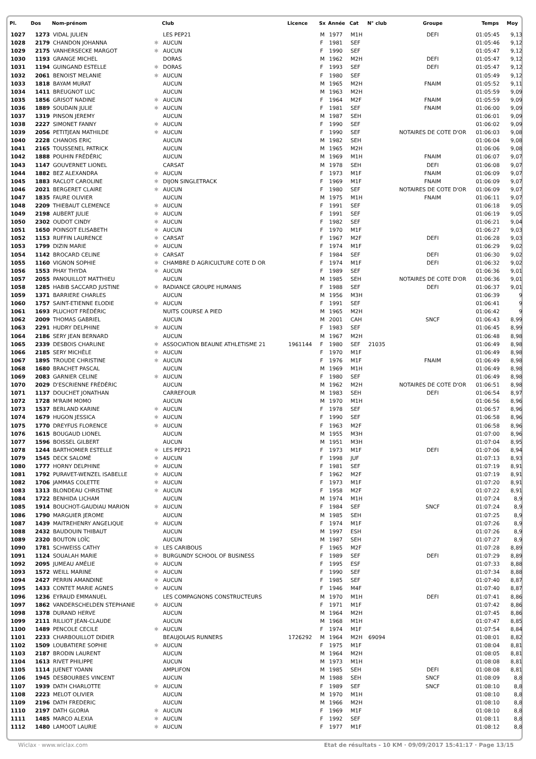| Pl. | Dos | Nom-prénom | | Club | Licence | Sx | Année | Cat | N° club | Groupe | Temps | Moy |
| --- | --- | --- | --- | --- | --- | --- | --- | --- | --- | --- | --- | --- |
| 1027 | 1273 | VIDAL JULIEN | | LES PEP21 | | M | 1977 | M1H | | DEFI | 01:05:45 | 9,13 |
| 1028 | 2179 | CHANDON JOHANNA | ✱ | AUCUN | | F | 1981 | SEF | | | 01:05:46 | 9,12 |
| 1029 | 2175 | VANHERSECKE MARGOT | ✱ | AUCUN | | F | 1990 | SEF | | | 01:05:47 | 9,12 |
| 1030 | 1193 | GRANGE MICHEL | | DORAS | | M | 1962 | M2H | | DEFI | 01:05:47 | 9,12 |
| 1031 | 1194 | GUINGAND ESTELLE | ✱ | DORAS | | F | 1993 | SEF | | DEFI | 01:05:47 | 9,12 |
| 1032 | 2061 | BENOIST MELANIE | ✱ | AUCUN | | F | 1980 | SEF | | | 01:05:49 | 9,12 |
| 1033 | 1818 | BAYAM MURAT | | AUCUN | | M | 1965 | M2H | | FNAIM | 01:05:52 | 9,11 |
| 1034 | 1411 | BREUGNOT LUC | | AUCUN | | M | 1963 | M2H | | | 01:05:59 | 9,09 |
| 1035 | 1856 | GRISOT NADINE | ✱ | AUCUN | | F | 1964 | M2F | | FNAIM | 01:05:59 | 9,09 |
| 1036 | 1889 | SOUDAIN JULIE | ✱ | AUCUN | | F | 1981 | SEF | | FNAIM | 01:06:00 | 9,09 |
| 1037 | 1319 | PINSON JEREMY | | AUCUN | | M | 1987 | SEH | | | 01:06:01 | 9,09 |
| 1038 | 2227 | SIMONET FANNY | ✱ | AUCUN | | F | 1990 | SEF | | | 01:06:02 | 9,09 |
| 1039 | 2056 | PETITJEAN MATHILDE | ✱ | AUCUN | | F | 1990 | SEF | | NOTAIRES DE COTE D'OR | 01:06:03 | 9,08 |
| 1040 | 2228 | CHANOIS ERIC | | AUCUN | | M | 1982 | SEH | | | 01:06:04 | 9,08 |
| 1041 | 2165 | TOUSSENEL PATRICK | | AUCUN | | M | 1965 | M2H | | | 01:06:06 | 9,08 |
| 1042 | 1888 | POUHIN FRÉDÉRIC | | AUCUN | | M | 1969 | M1H | | FNAIM | 01:06:07 | 9,07 |
| 1043 | 1147 | GOUVERNET LIONEL | | CARSAT | | M | 1978 | SEH | | DEFI | 01:06:08 | 9,07 |
| 1044 | 1882 | BEZ ALEXANDRA | ✱ | AUCUN | | F | 1973 | M1F | | FNAIM | 01:06:09 | 9,07 |
| 1045 | 1883 | RACLOT CAROLINE | ✱ | DIJON SINGLETRACK | | F | 1969 | M1F | | FNAIM | 01:06:09 | 9,07 |
| 1046 | 2021 | BERGERET CLAIRE | ✱ | AUCUN | | F | 1980 | SEF | | NOTAIRES DE COTE D'OR | 01:06:09 | 9,07 |
| 1047 | 1835 | FAURE OLIVIER | | AUCUN | | M | 1975 | M1H | | FNAIM | 01:06:11 | 9,07 |
| 1048 | 2209 | THIEBAUT CLEMENCE | ✱ | AUCUN | | F | 1991 | SEF | | | 01:06:18 | 9,05 |
| 1049 | 2198 | AUBERT JULIE | ✱ | AUCUN | | F | 1991 | SEF | | | 01:06:19 | 9,05 |
| 1050 | 2302 | OUDOT CINDY | ✱ | AUCUN | | F | 1982 | SEF | | | 01:06:21 | 9,04 |
| 1051 | 1650 | POINSOT ELISABETH | ✱ | AUCUN | | F | 1970 | M1F | | | 01:06:27 | 9,03 |
| 1052 | 1153 | RUFFIN LAURENCE | ✱ | CARSAT | | F | 1967 | M2F | | DEFI | 01:06:28 | 9,03 |
| 1053 | 1799 | DIZIN MARIE | ✱ | AUCUN | | F | 1974 | M1F | | | 01:06:29 | 9,02 |
| 1054 | 1142 | BROCARD CELINE | ✱ | CARSAT | | F | 1984 | SEF | | DEFI | 01:06:30 | 9,02 |
| 1055 | 1160 | VIGNON SOPHIE | ✱ | CHAMBRE D AGRICULTURE COTE D OR | | F | 1974 | M1F | | DEFI | 01:06:32 | 9,02 |
| 1056 | 1553 | PHAY THYDA | ✱ | AUCUN | | F | 1989 | SEF | | | 01:06:36 | 9,01 |
| 1057 | 2055 | PANOUILLOT MATTHIEU | | AUCUN | | M | 1985 | SEH | | NOTAIRES DE COTE D'OR | 01:06:36 | 9,01 |
| 1058 | 1285 | HABIB SACCARD JUSTINE | ✱ | RADIANCE GROUPE HUMANIS | | F | 1988 | SEF | | DEFI | 01:06:37 | 9,01 |
| 1059 | 1371 | BARRIERE CHARLES | | AUCUN | | M | 1956 | M3H | | | 01:06:39 | 9 |
| 1060 | 1757 | SAINT-ETIENNE ELODIE | ✱ | AUCUN | | F | 1991 | SEF | | | 01:06:41 | 9 |
| 1061 | 1693 | PLUCHOT FRÉDÉRIC | | NUITS COURSE A PIED | | M | 1965 | M2H | | | 01:06:42 | 9 |
| 1062 | 2009 | THOMAS GABRIEL | | AUCUN | | M | 2001 | CAH | | SNCF | 01:06:43 | 8,99 |
| 1063 | 2291 | HUDRY DELPHINE | ✱ | AUCUN | | F | 1983 | SEF | | | 01:06:45 | 8,99 |
| 1064 | 2186 | SERY JEAN BERNARD | | AUCUN | | M | 1967 | M2H | | | 01:06:48 | 8,98 |
| 1065 | 2339 | DESBOIS CHARLINE | ✱ | ASSOCIATION BEAUNE ATHLETISME 21 | 1961144 | F | 1980 | SEF | 21035 | | 01:06:49 | 8,98 |
| 1066 | 2185 | SERY MICHÈLE | ✱ | AUCUN | | F | 1970 | M1F | | | 01:06:49 | 8,98 |
| 1067 | 1895 | TROUDE CHRISTINE | ✱ | AUCUN | | F | 1976 | M1F | | FNAIM | 01:06:49 | 8,98 |
| 1068 | 1680 | BRACHET PASCAL | | AUCUN | | M | 1969 | M1H | | | 01:06:49 | 8,98 |
| 1069 | 2083 | GARNIER CELINE | ✱ | AUCUN | | F | 1980 | SEF | | | 01:06:49 | 8,98 |
| 1070 | 2029 | D'ESCRIENNE FRÉDÉRIC | | AUCUN | | M | 1962 | M2H | | NOTAIRES DE COTE D'OR | 01:06:51 | 8,98 |
| 1071 | 1137 | DOUCHET JONATHAN | | CARREFOUR | | M | 1983 | SEH | | DEFI | 01:06:54 | 8,97 |
| 1072 | 1728 | M'RAIM MOMO | | AUCUN | | M | 1970 | M1H | | | 01:06:56 | 8,96 |
| 1073 | 1537 | BERLAND KARINE | ✱ | AUCUN | | F | 1978 | SEF | | | 01:06:57 | 8,96 |
| 1074 | 1679 | HUGON JESSICA | ✱ | AUCUN | | F | 1990 | SEF | | | 01:06:58 | 8,96 |
| 1075 | 1770 | DREYFUS FLORENCE | ✱ | AUCUN | | F | 1963 | M2F | | | 01:06:58 | 8,96 |
| 1076 | 1615 | BOUGAUD LIONEL | | AUCUN | | M | 1955 | M3H | | | 01:07:00 | 8,96 |
| 1077 | 1596 | BOISSEL GILBERT | | AUCUN | | M | 1951 | M3H | | | 01:07:04 | 8,95 |
| 1078 | 1244 | BARTHOMIER ESTELLE | ✱ | LES PEP21 | | F | 1973 | M1F | | DEFI | 01:07:06 | 8,94 |
| 1079 | 1545 | DECK SALOMÉ | ✱ | AUCUN | | F | 1998 | JUF | | | 01:07:13 | 8,93 |
| 1080 | 1777 | HORNY DELPHINE | ✱ | AUCUN | | F | 1981 | SEF | | | 01:07:19 | 8,91 |
| 1081 | 1792 | PURAVET-WENZEL ISABELLE | ✱ | AUCUN | | F | 1962 | M2F | | | 01:07:19 | 8,91 |
| 1082 | 1706 | JAMMAS COLETTE | ✱ | AUCUN | | F | 1973 | M1F | | | 01:07:20 | 8,91 |
| 1083 | 1313 | BLONDEAU CHRISTINE | ✱ | AUCUN | | F | 1958 | M2F | | | 01:07:22 | 8,91 |
| 1084 | 1722 | BENHIDA LICHAM | | AUCUN | | M | 1974 | M1H | | | 01:07:24 | 8,9 |
| 1085 | 1914 | BOUCHOT-GAUDIAU MARION | ✱ | AUCUN | | F | 1984 | SEF | | SNCF | 01:07:24 | 8,9 |
| 1086 | 1790 | MARGUIER JEROME | | AUCUN | | M | 1985 | SEH | | | 01:07:25 | 8,9 |
| 1087 | 1439 | MAITREHENRY ANGELIQUE | ✱ | AUCUN | | F | 1974 | M1F | | | 01:07:26 | 8,9 |
| 1088 | 2432 | BAUDOUIN THIBAUT | | AUCUN | | M | 1997 | ESH | | | 01:07:26 | 8,9 |
| 1089 | 2320 | BOUTON LOÏC | | AUCUN | | M | 1987 | SEH | | | 01:07:27 | 8,9 |
| 1090 | 1781 | SCHWEISS CATHY | ✱ | LES CARIBOUS | | F | 1965 | M2F | | | 01:07:28 | 8,89 |
| 1091 | 1124 | SOUALAH MARIE | ✱ | BURGUNDY SCHOOL OF BUSINESS | | F | 1989 | SEF | | DEFI | 01:07:29 | 8,89 |
| 1092 | 2095 | JUMEAU AMÉLIE | ✱ | AUCUN | | F | 1995 | ESF | | | 01:07:33 | 8,88 |
| 1093 | 1572 | WEILL MARINE | ✱ | AUCUN | | F | 1990 | SEF | | | 01:07:34 | 8,88 |
| 1094 | 2427 | PERRIN AMANDINE | ✱ | AUCUN | | F | 1985 | SEF | | | 01:07:40 | 8,87 |
| 1095 | 1433 | CONTET MARIE AGNES | ✱ | AUCUN | | F | 1946 | M4F | | | 01:07:40 | 8,87 |
| 1096 | 1236 | EYRAUD EMMANUEL | | LES COMPAGNONS CONSTRUCTEURS | | M | 1970 | M1H | | DEFI | 01:07:41 | 8,86 |
| 1097 | 1862 | VANDERSCHELDEN STEPHANIE | ✱ | AUCUN | | F | 1971 | M1F | | | 01:07:42 | 8,86 |
| 1098 | 1378 | DURAND HERVE | | AUCUN | | M | 1964 | M2H | | | 01:07:45 | 8,86 |
| 1099 | 2111 | RILLIOT JEAN-CLAUDE | | AUCUN | | M | 1968 | M1H | | | 01:07:47 | 8,85 |
| 1100 | 1489 | PENCOLE CECILE | ✱ | AUCUN | | F | 1974 | M1F | | | 01:07:54 | 8,84 |
| 1101 | 2233 | CHARBOUILLOT DIDIER | | BEAUJOLAIS RUNNERS | 1726292 | M | 1964 | M2H | 69094 | | 01:08:01 | 8,82 |
| 1102 | 1509 | LOUBATIERE SOPHIE | ✱ | AUCUN | | F | 1975 | M1F | | | 01:08:04 | 8,81 |
| 1103 | 2187 | BRODIN LAURENT | | AUCUN | | M | 1964 | M2H | | | 01:08:05 | 8,81 |
| 1104 | 1613 | RIVET PHILIPPE | | AUCUN | | M | 1973 | M1H | | | 01:08:08 | 8,81 |
| 1105 | 1114 | JUENET YOANN | | AMPLIFON | | M | 1985 | SEH | | DEFI | 01:08:08 | 8,81 |
| 1106 | 1945 | DESBOURBES VINCENT | | AUCUN | | M | 1988 | SEH | | SNCF | 01:08:09 | 8,8 |
| 1107 | 1939 | DATH CHARLOTTE | ✱ | AUCUN | | F | 1989 | SEF | | SNCF | 01:08:10 | 8,8 |
| 1108 | 2223 | MELOT OLIVIER | | AUCUN | | M | 1970 | M1H | | | 01:08:10 | 8,8 |
| 1109 | 2196 | DATH FREDERIC | | AUCUN | | M | 1966 | M2H | | | 01:08:10 | 8,8 |
| 1110 | 2197 | DATH GLORIA | ✱ | AUCUN | | F | 1969 | M1F | | | 01:08:10 | 8,8 |
| 1111 | 1485 | MARCO ALEXIA | ✱ | AUCUN | | F | 1992 | SEF | | | 01:08:11 | 8,8 |
| 1112 | 1480 | LAMOOT LAURIE | ✱ | AUCUN | | F | 1977 | M1F | | | 01:08:12 | 8,8 |
Wiclax · www.wiclax.com Etat de résultats - 10 KM · 09/09/2017 15:41:17 · Page 13/15